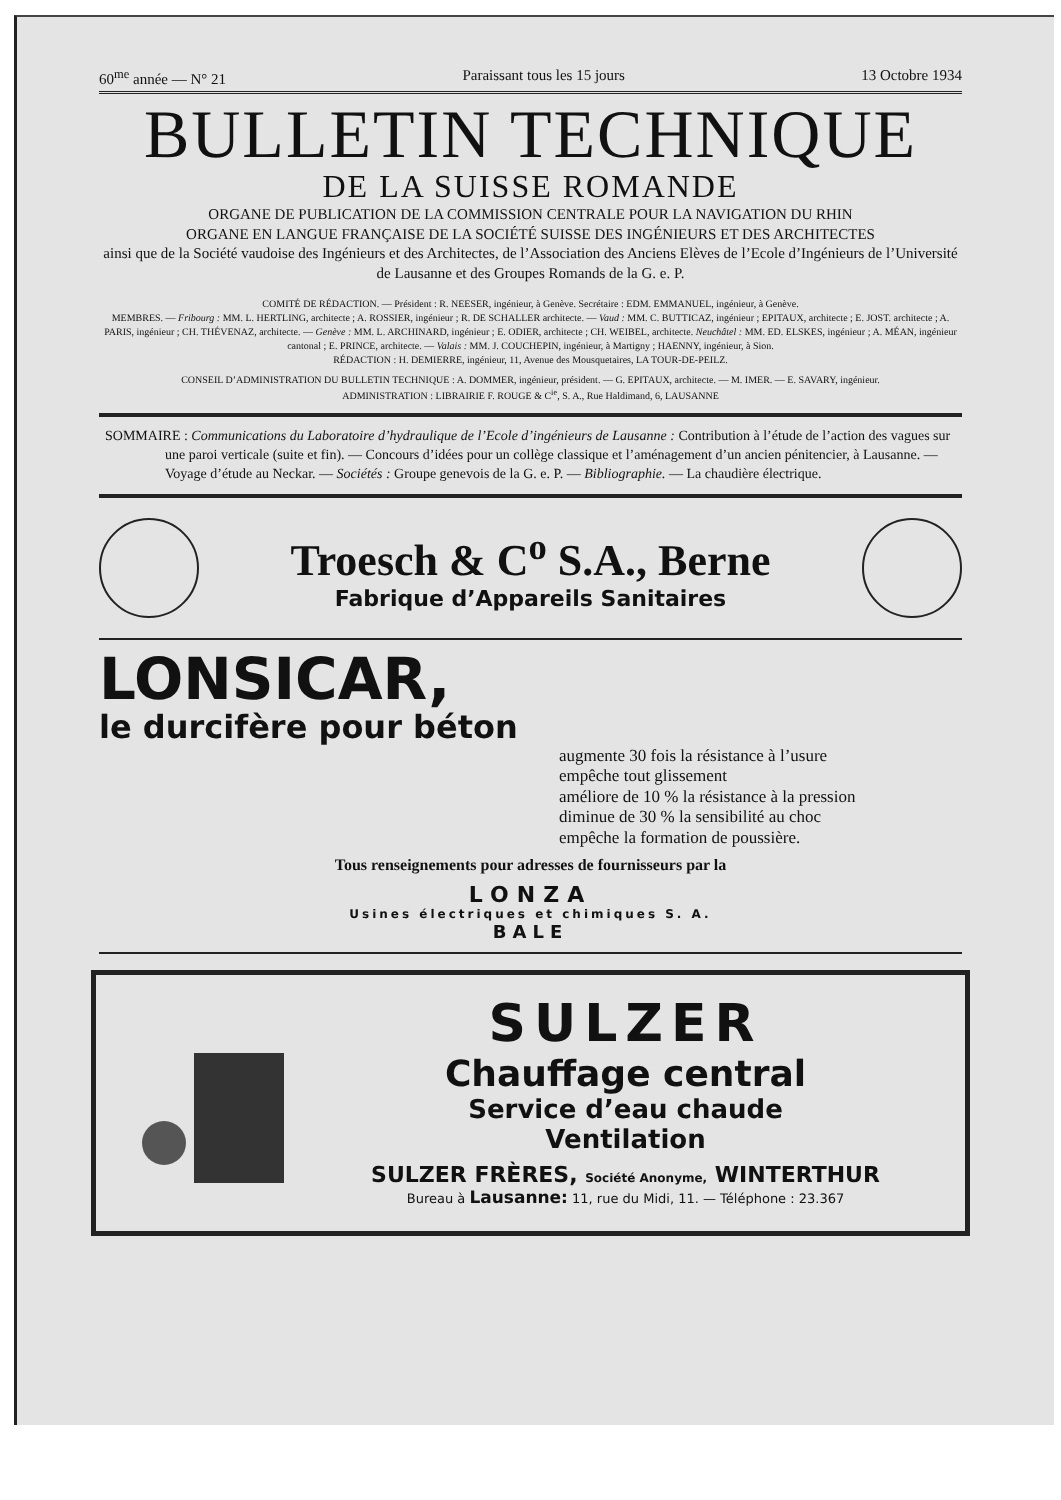60<sup>me</sup> année — N° 21 Paraissant tous les 15 jours 13 Octobre 1934
BULLETIN TECHNIQUE
DE LA SUISSE ROMANDE
ORGANE DE PUBLICATION DE LA COMMISSION CENTRALE POUR LA NAVIGATION DU RHIN
ORGANE EN LANGUE FRANÇAISE DE LA SOCIÉTÉ SUISSE DES INGÉNIEURS ET DES ARCHITECTES
ainsi que de la Société vaudoise des Ingénieurs et des Architectes, de l’Association des Anciens Elèves de l’Ecole d’Ingénieurs de l’Université de Lausanne et des Groupes Romands de la G. e. P.
COMITÉ DE RÉDACTION. — Président : R. NEESER, ingénieur, à Genève. Secrétaire : EDM. EMMANUEL, ingénieur, à Genève.
MEMBRES. — Fribourg : MM. L. HERTLING, architecte ; A. ROSSIER, ingénieur ; R. DE SCHALLER architecte. — Vaud : MM. C. BUTTICAZ, ingénieur ; EPITAUX, architecte ; E. JOST. architecte ; A. PARIS, ingénieur ; CH. THÉVENAZ, architecte. — Genève : MM. L. ARCHINARD, ingénieur ; E. ODIER, architecte ; CH. WEIBEL, architecte. Neuchâtel : MM. ED. ELSKES, ingénieur ; A. MÉAN, ingénieur cantonal ; E. PRINCE, architecte. — Valais : MM. J. COUCHEPIN, ingénieur, à Martigny ; HAENNY, ingénieur, à Sion.
RÉDACTION : H. DEMIERRE, ingénieur, 11, Avenue des Mousquetaires, LA TOUR-DE-PEILZ.
CONSEIL D’ADMINISTRATION DU BULLETIN TECHNIQUE : A. DOMMER, ingénieur, président. — G. EPITAUX, architecte. — M. IMER. — E. SAVARY, ingénieur.
ADMINISTRATION : LIBRAIRIE F. ROUGE & C<sup>ie</sup>, S. A., Rue Haldimand, 6, LAUSANNE
SOMMAIRE : Communications du Laboratoire d’hydraulique de l’Ecole d’ingénieurs de Lausanne : Contribution à l’étude de l’action des vagues sur une paroi verticale (suite et fin). — Concours d’idées pour un collège classique et l’aménagement d’un ancien pénitencier, à Lausanne. — Voyage d’étude au Neckar. — Sociétés : Groupe genevois de la G. e. P. — Bibliographie. — La chaudière électrique.
Troesch & C<sup>o</sup> S.A., Berne
Fabrique d’Appareils Sanitaires
LONSICAR,
le durcifère pour béton
augmente 30 fois la résistance à l’usure
empêche tout glissement
améliore de 10 % la résistance à la pression
diminue de 30 % la sensibilité au choc
empêche la formation de poussière.
Tous renseignements pour adresses de fournisseurs par la
LONZA
Usines électriques et chimiques S. A.
BALE
SULZER
Chauffage central
Service d’eau chaude
Ventilation
SULZER FRÈRES, Société Anonyme, WINTERTHUR
Bureau à Lausanne: 11, rue du Midi, 11. — Téléphone : 23.367